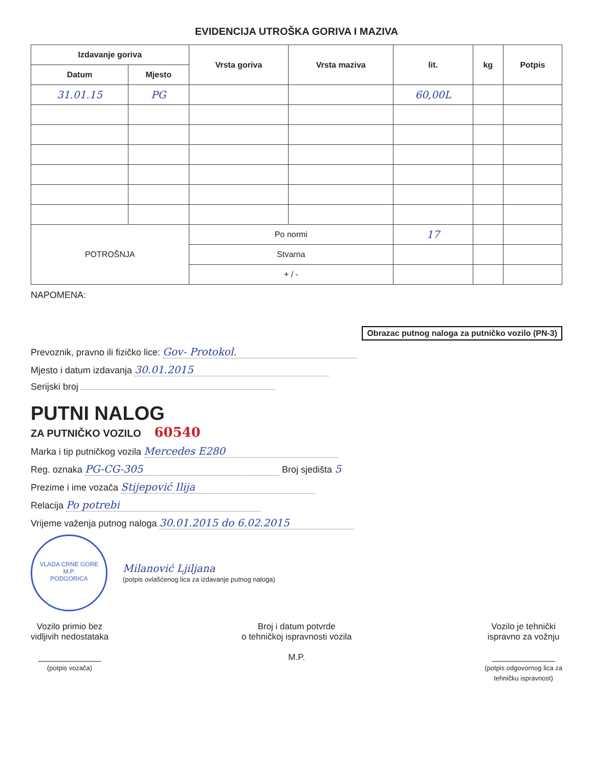EVIDENCIJA UTROŠKA GORIVA I MAZIVA
| Izdavanje goriva | | Vrsta goriva | Vrsta maziva | lit. | kg | Potpis |
| --- | --- | --- | --- | --- | --- | --- |
| Datum | Mjesto | | | | | |
| 31.01.15 | PG | | | 60,00L | | |
| POTROŠNJA | | Po normi | | 17 | | |
| | | Stvarna | | | | |
| | | + / - | | | | |
NAPOMENA:
Obrazac putnog naloga za putničko vozilo (PN-3)
Prevoznik, pravno ili fizičko lice: Gov- Protokol.
Mjesto i datum izdavanja 30.01.2015
Serijski broj
PUTNI NALOG
ZA PUTNIČKO VOZILO 60540
Marka i tip putničkog vozila Mercedes E280
Reg. oznaka PG-CG-305 Broj sjedišta 5
Prezime i ime vozača Stijepović Ilija
Relacija Po potrebi
Vrijeme važenja putnog naloga 30.01.2015 do 6.02.2015
VLADA CRNE GORE
M.P.
PODGORICA
Milanović Ljiljana
(potpis ovlašćenog lica za izdavanje putnog naloga)
Vozilo primio bez
vidljivih nedostataka
_____________
(potpis vozača)
Broj i datum potvrde
o tehničkoj ispravnosti vozila
M.P.
Vozilo je tehnički
ispravno za vožnju
_____________
(potpis odgovornog lica za
tehničku ispravnost)